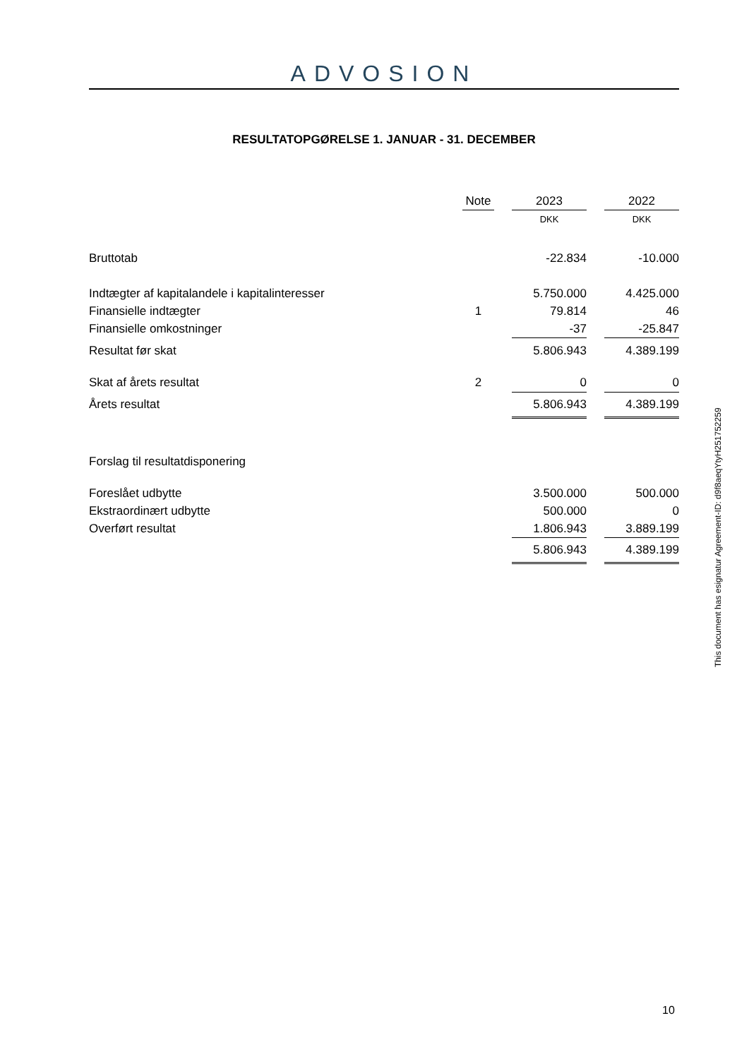ADVOSION
RESULTATOPGØRELSE 1. JANUAR - 31. DECEMBER
| | Note | | 2023 | | 2022 |
| --- | --- | --- | --- | --- | --- |
| | | | DKK | | DKK |
| Bruttotab | | | -22.834 | | -10.000 |
| Indtægter af kapitalandele i kapitalinteresser | | | 5.750.000 | | 4.425.000 |
| Finansielle indtægter | 1 | | 79.814 | | 46 |
| Finansielle omkostninger | | | -37 | | -25.847 |
| Resultat før skat | | | 5.806.943 | | 4.389.199 |
| Skat af årets resultat | 2 | | 0 | | 0 |
| Årets resultat | | | 5.806.943 | | 4.389.199 |
| Forslag til resultatdisponering | | | | | |
| Foreslået udbytte | | | 3.500.000 | | 500.000 |
| Ekstraordinært udbytte | | | 500.000 | | 0 |
| Overført resultat | | | 1.806.943 | | 3.889.199 |
| | | | 5.806.943 | | 4.389.199 |
This document has esignatur Agreement-ID: d9f8aeqYtyH251752259
10